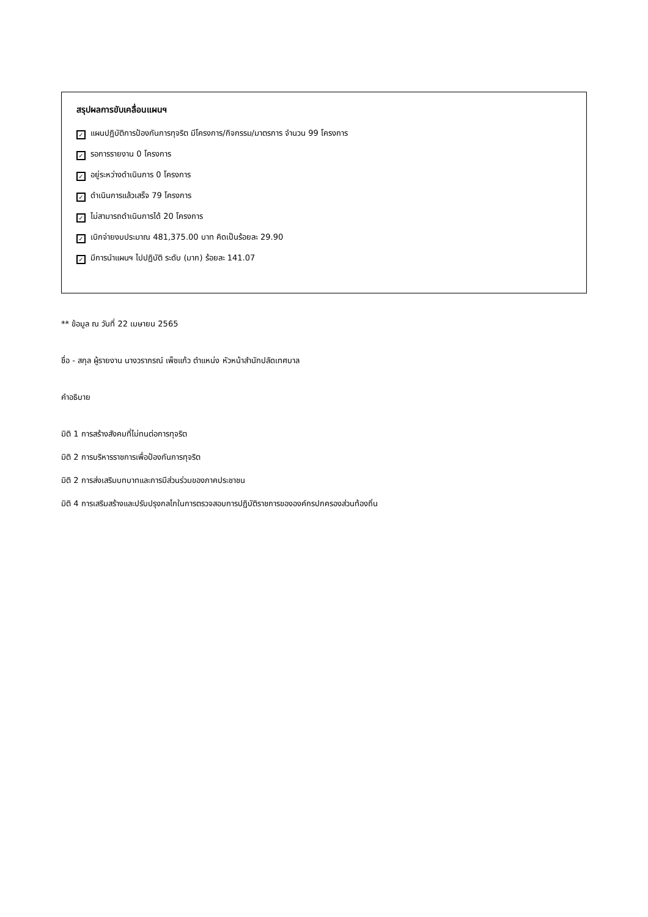สรุปผลการขับเคลื่อนแผนฯ
✓ แผนปฏิบัติการป้องกันการทุจริต มีโครงการ/กิจกรรม/มาตรการ จำนวน 99 โครงการ
✓ รอการรายงาน 0 โครงการ
✓ อยู่ระหว่างดำเนินการ 0 โครงการ
✓ ดำเนินการแล้วเสร็จ 79 โครงการ
✓ ไม่สามารถดำเนินการได้ 20 โครงการ
✓ เบิกจ่ายงบประมาณ 481,375.00 บาท คิดเป็นร้อยละ 29.90
✓ มีการนำแผนฯ ไปปฏิบัติ ระดับ (มาก) ร้อยละ 141.07
** ข้อมูล ณ วันที่ 22 เมษายน 2565
ชื่อ - สกุล ผู้รายงาน นางวราภรณ์ เพ็ชแก้ว ตำแหน่ง หัวหน้าสำนักปลัดเทศบาล
คำอธิบาย
มิติ 1 การสร้างสังคมที่ไม่ทนต่อการทุจริต
มิติ 2 การบริหารราชการเพื่อป้องกันการทุจริต
มิติ 2 การส่งเสริมบทบาทและการมีส่วนร่วมของภาคประชาชน
มิติ 4 การเสริมสร้างและปรับปรุงกลไกในการตรวจสอบการปฏิบัติราชการขององค์กรปกครองส่วนท้องถิ่น